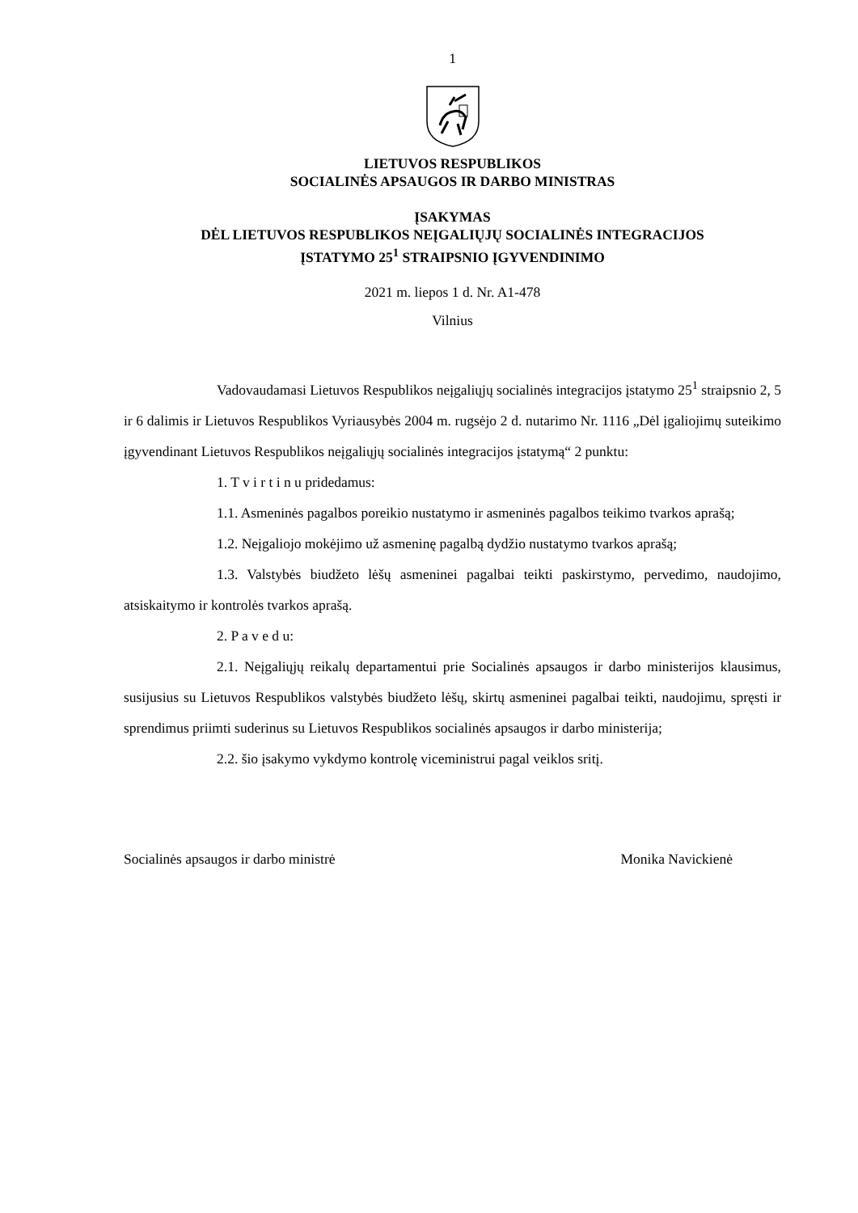1
LIETUVOS RESPUBLIKOS
SOCIALINĖS APSAUGOS IR DARBO MINISTRAS
ĮSAKYMAS
DĖL LIETUVOS RESPUBLIKOS NEĮGALIŲJŲ SOCIALINĖS INTEGRACIJOS
ĮSTATYMO 25<sup>1</sup> STRAIPSNIO ĮGYVENDINIMO
2021 m. liepos 1 d. Nr. A1-478
Vilnius
Vadovaudamasi Lietuvos Respublikos neįgaliųjų socialinės integracijos įstatymo 25<sup>1</sup> straipsnio 2, 5 ir 6 dalimis ir Lietuvos Respublikos Vyriausybės 2004 m. rugsėjo 2 d. nutarimo Nr. 1116 „Dėl įgaliojimų suteikimo įgyvendinant Lietuvos Respublikos neįgaliųjų socialinės integracijos įstatymą“ 2 punktu:
1. T v i r t i n u pridedamus:
1.1. Asmeninės pagalbos poreikio nustatymo ir asmeninės pagalbos teikimo tvarkos aprašą;
1.2. Neįgaliojo mokėjimo už asmeninę pagalbą dydžio nustatymo tvarkos aprašą;
1.3. Valstybės biudžeto lėšų asmeninei pagalbai teikti paskirstymo, pervedimo, naudojimo, atsiskaitymo ir kontrolės tvarkos aprašą.
2. P a v e d u:
2.1. Neįgaliųjų reikalų departamentui prie Socialinės apsaugos ir darbo ministerijos klausimus, susijusius su Lietuvos Respublikos valstybės biudžeto lėšų, skirtų asmeninei pagalbai teikti, naudojimu, spręsti ir sprendimus priimti suderinus su Lietuvos Respublikos socialinės apsaugos ir darbo ministerija;
2.2. šio įsakymo vykdymo kontrolę viceministrui pagal veiklos sritį.
Socialinės apsaugos ir darbo ministrė Monika Navickienė